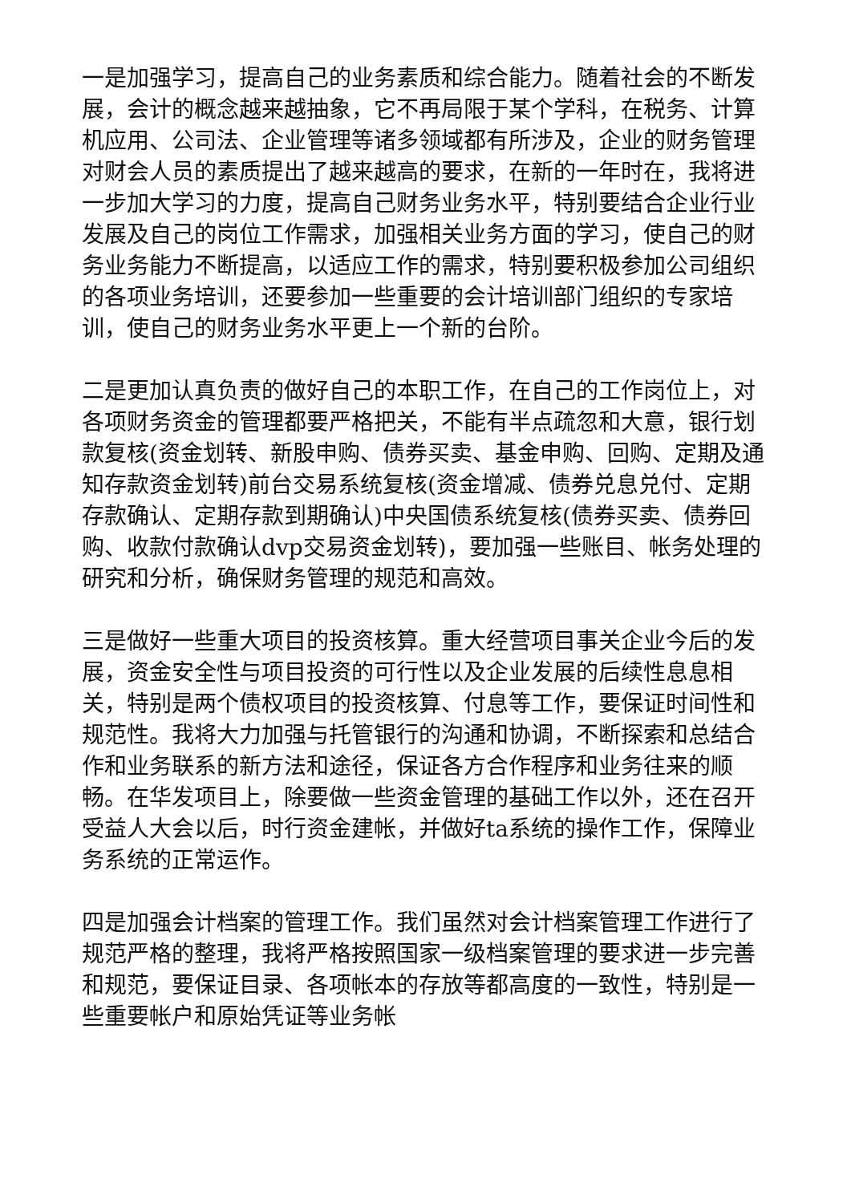一是加强学习，提高自己的业务素质和综合能力。随着社会的不断发展，会计的概念越来越抽象，它不再局限于某个学科，在税务、计算机应用、公司法、企业管理等诸多领域都有所涉及，企业的财务管理对财会人员的素质提出了越来越高的要求，在新的一年时在，我将进一步加大学习的力度，提高自己财务业务水平，特别要结合企业行业发展及自己的岗位工作需求，加强相关业务方面的学习，使自己的财务业务能力不断提高，以适应工作的需求，特别要积极参加公司组织的各项业务培训，还要参加一些重要的会计培训部门组织的专家培训，使自己的财务业务水平更上一个新的台阶。
二是更加认真负责的做好自己的本职工作，在自己的工作岗位上，对各项财务资金的管理都要严格把关，不能有半点疏忽和大意，银行划款复核(资金划转、新股申购、债券买卖、基金申购、回购、定期及通知存款资金划转)前台交易系统复核(资金增减、债券兑息兑付、定期存款确认、定期存款到期确认)中央国债系统复核(债券买卖、债券回购、收款付款确认dvp交易资金划转)，要加强一些账目、帐务处理的研究和分析，确保财务管理的规范和高效。
三是做好一些重大项目的投资核算。重大经营项目事关企业今后的发展，资金安全性与项目投资的可行性以及企业发展的后续性息息相关，特别是两个债权项目的投资核算、付息等工作，要保证时间性和规范性。我将大力加强与托管银行的沟通和协调，不断探索和总结合作和业务联系的新方法和途径，保证各方合作程序和业务往来的顺畅。在华发项目上，除要做一些资金管理的基础工作以外，还在召开受益人大会以后，时行资金建帐，并做好ta系统的操作工作，保障业务系统的正常运作。
四是加强会计档案的管理工作。我们虽然对会计档案管理工作进行了规范严格的整理，我将严格按照国家一级档案管理的要求进一步完善和规范，要保证目录、各项帐本的存放等都高度的一致性，特别是一些重要帐户和原始凭证等业务帐